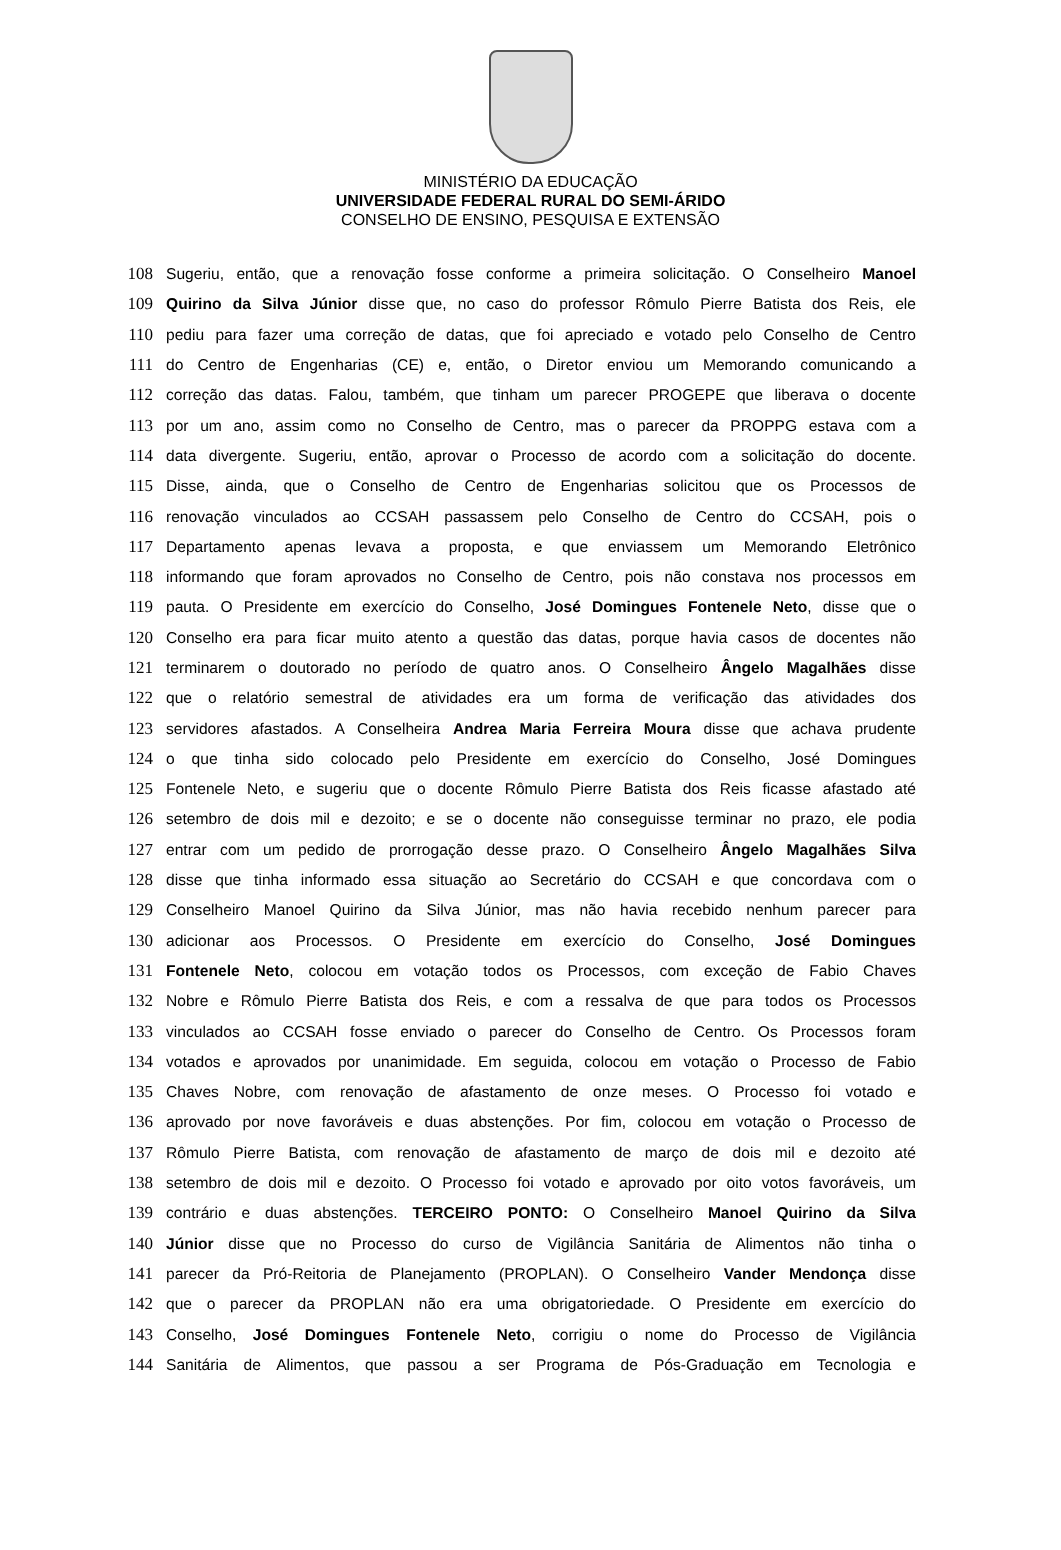MINISTÉRIO DA EDUCAÇÃO
UNIVERSIDADE FEDERAL RURAL DO SEMI-ÁRIDO
CONSELHO DE ENSINO, PESQUISA E EXTENSÃO
108 Sugeriu, então, que a renovação fosse conforme a primeira solicitação. O Conselheiro Manoel
109 Quirino da Silva Júnior disse que, no caso do professor Rômulo Pierre Batista dos Reis, ele
110 pediu para fazer uma correção de datas, que foi apreciado e votado pelo Conselho de Centro
111 do Centro de Engenharias (CE) e, então, o Diretor enviou um Memorando comunicando a
112 correção das datas. Falou, também, que tinham um parecer PROGEPE que liberava o docente
113 por um ano, assim como no Conselho de Centro, mas o parecer da PROPPG estava com a
114 data divergente. Sugeriu, então, aprovar o Processo de acordo com a solicitação do docente.
115 Disse, ainda, que o Conselho de Centro de Engenharias solicitou que os Processos de
116 renovação vinculados ao CCSAH passassem pelo Conselho de Centro do CCSAH, pois o
117 Departamento apenas levava a proposta, e que enviassem um Memorando Eletrônico
118 informando que foram aprovados no Conselho de Centro, pois não constava nos processos em
119 pauta. O Presidente em exercício do Conselho, José Domingues Fontenele Neto, disse que o
120 Conselho era para ficar muito atento a questão das datas, porque havia casos de docentes não
121 terminarem o doutorado no período de quatro anos. O Conselheiro Ângelo Magalhães disse
122 que o relatório semestral de atividades era um forma de verificação das atividades dos
123 servidores afastados. A Conselheira Andrea Maria Ferreira Moura disse que achava prudente
124 o que tinha sido colocado pelo Presidente em exercício do Conselho, José Domingues
125 Fontenele Neto, e sugeriu que o docente Rômulo Pierre Batista dos Reis ficasse afastado até
126 setembro de dois mil e dezoito; e se o docente não conseguisse terminar no prazo, ele podia
127 entrar com um pedido de prorrogação desse prazo. O Conselheiro Ângelo Magalhães Silva
128 disse que tinha informado essa situação ao Secretário do CCSAH e que concordava com o
129 Conselheiro Manoel Quirino da Silva Júnior, mas não havia recebido nenhum parecer para
130 adicionar aos Processos. O Presidente em exercício do Conselho, José Domingues
131 Fontenele Neto, colocou em votação todos os Processos, com exceção de Fabio Chaves
132 Nobre e Rômulo Pierre Batista dos Reis, e com a ressalva de que para todos os Processos
133 vinculados ao CCSAH fosse enviado o parecer do Conselho de Centro. Os Processos foram
134 votados e aprovados por unanimidade. Em seguida, colocou em votação o Processo de Fabio
135 Chaves Nobre, com renovação de afastamento de onze meses. O Processo foi votado e
136 aprovado por nove favoráveis e duas abstenções. Por fim, colocou em votação o Processo de
137 Rômulo Pierre Batista, com renovação de afastamento de março de dois mil e dezoito até
138 setembro de dois mil e dezoito. O Processo foi votado e aprovado por oito votos favoráveis, um
139 contrário e duas abstenções. TERCEIRO PONTO: O Conselheiro Manoel Quirino da Silva
140 Júnior disse que no Processo do curso de Vigilância Sanitária de Alimentos não tinha o
141 parecer da Pró-Reitoria de Planejamento (PROPLAN). O Conselheiro Vander Mendonça disse
142 que o parecer da PROPLAN não era uma obrigatoriedade. O Presidente em exercício do
143 Conselho, José Domingues Fontenele Neto, corrigiu o nome do Processo de Vigilância
144 Sanitária de Alimentos, que passou a ser Programa de Pós-Graduação em Tecnologia e